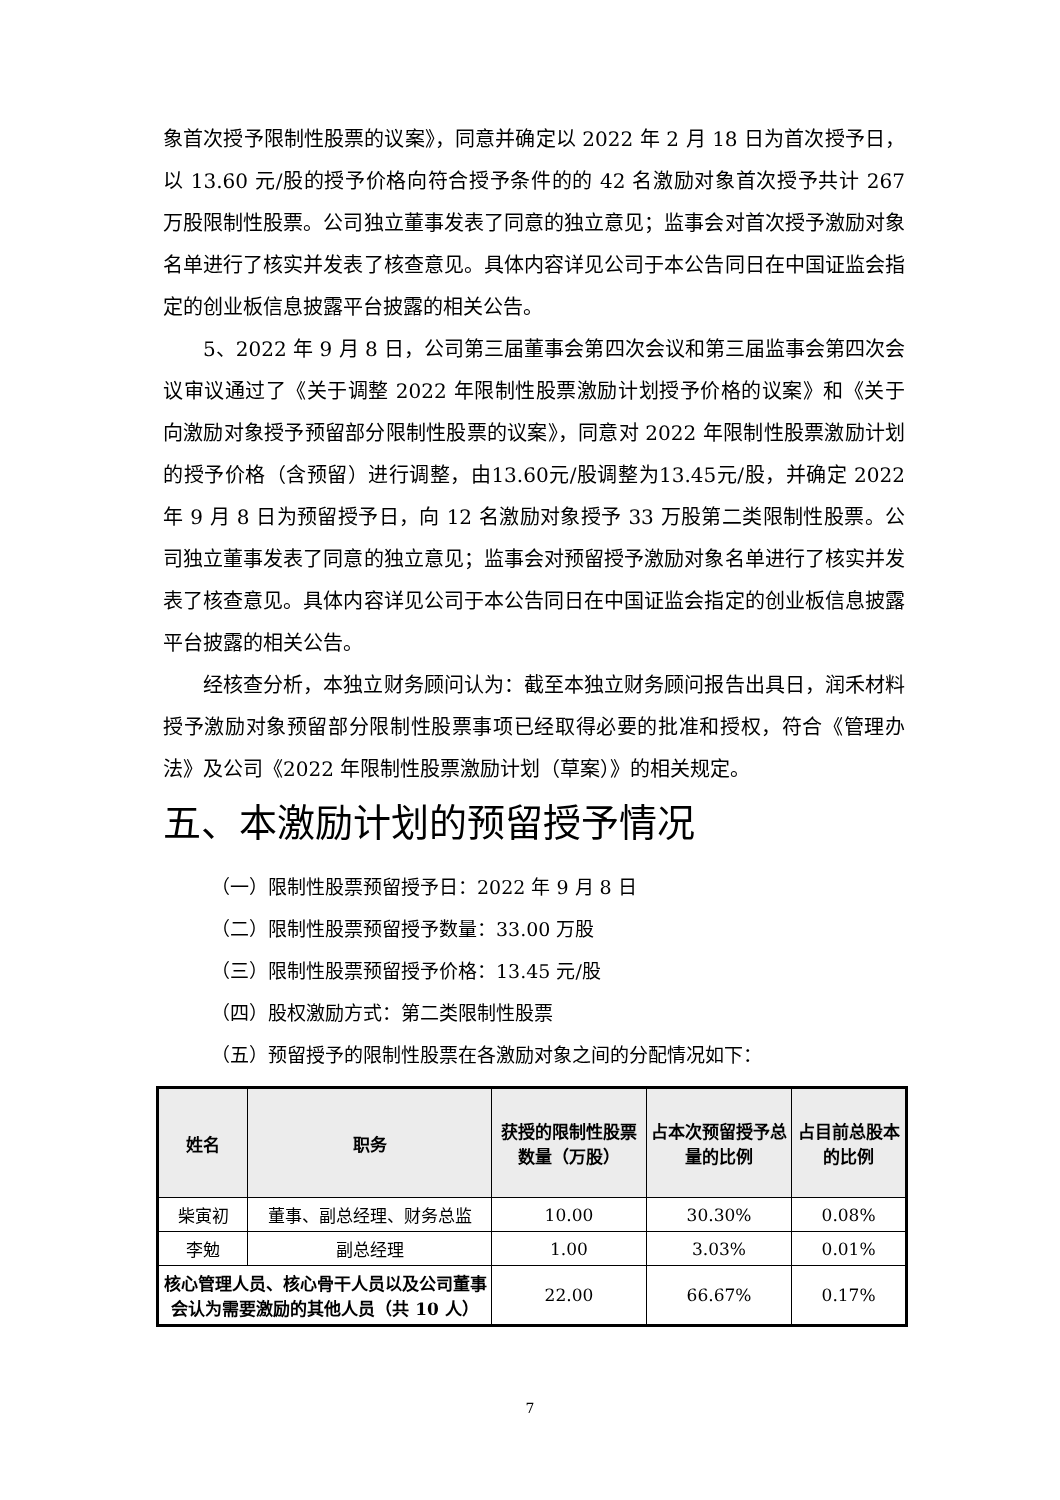象首次授予限制性股票的议案》，同意并确定以 2022 年 2 月 18 日为首次授予日，以 13.60 元/股的授予价格向符合授予条件的的 42 名激励对象首次授予共计 267 万股限制性股票。公司独立董事发表了同意的独立意见；监事会对首次授予激励对象名单进行了核实并发表了核查意见。具体内容详见公司于本公告同日在中国证监会指定的创业板信息披露平台披露的相关公告。
5、2022 年 9 月 8 日，公司第三届董事会第四次会议和第三届监事会第四次会议审议通过了《关于调整 2022 年限制性股票激励计划授予价格的议案》和《关于向激励对象授予预留部分限制性股票的议案》，同意对 2022 年限制性股票激励计划的授予价格（含预留）进行调整，由13.60元/股调整为13.45元/股，并确定 2022 年 9 月 8 日为预留授予日，向 12 名激励对象授予 33 万股第二类限制性股票。公司独立董事发表了同意的独立意见；监事会对预留授予激励对象名单进行了核实并发表了核查意见。具体内容详见公司于本公告同日在中国证监会指定的创业板信息披露平台披露的相关公告。
经核查分析，本独立财务顾问认为：截至本独立财务顾问报告出具日，润禾材料授予激励对象预留部分限制性股票事项已经取得必要的批准和授权，符合《管理办法》及公司《2022 年限制性股票激励计划（草案）》的相关规定。
五、本激励计划的预留授予情况
（一）限制性股票预留授予日：2022 年 9 月 8 日
（二）限制性股票预留授予数量：33.00 万股
（三）限制性股票预留授予价格：13.45 元/股
（四）股权激励方式：第二类限制性股票
（五）预留授予的限制性股票在各激励对象之间的分配情况如下：
| 姓名 | 职务 | 获授的限制性股票数量（万股） | 占本次预留授予总量的比例 | 占目前总股本的比例 |
| --- | --- | --- | --- | --- |
| 柴寅初 | 董事、副总经理、财务总监 | 10.00 | 30.30% | 0.08% |
| 李勉 | 副总经理 | 1.00 | 3.03% | 0.01% |
| 核心管理人员、核心骨干人员以及公司董事会认为需要激励的其他人员（共 10 人） | | 22.00 | 66.67% | 0.17% |
7